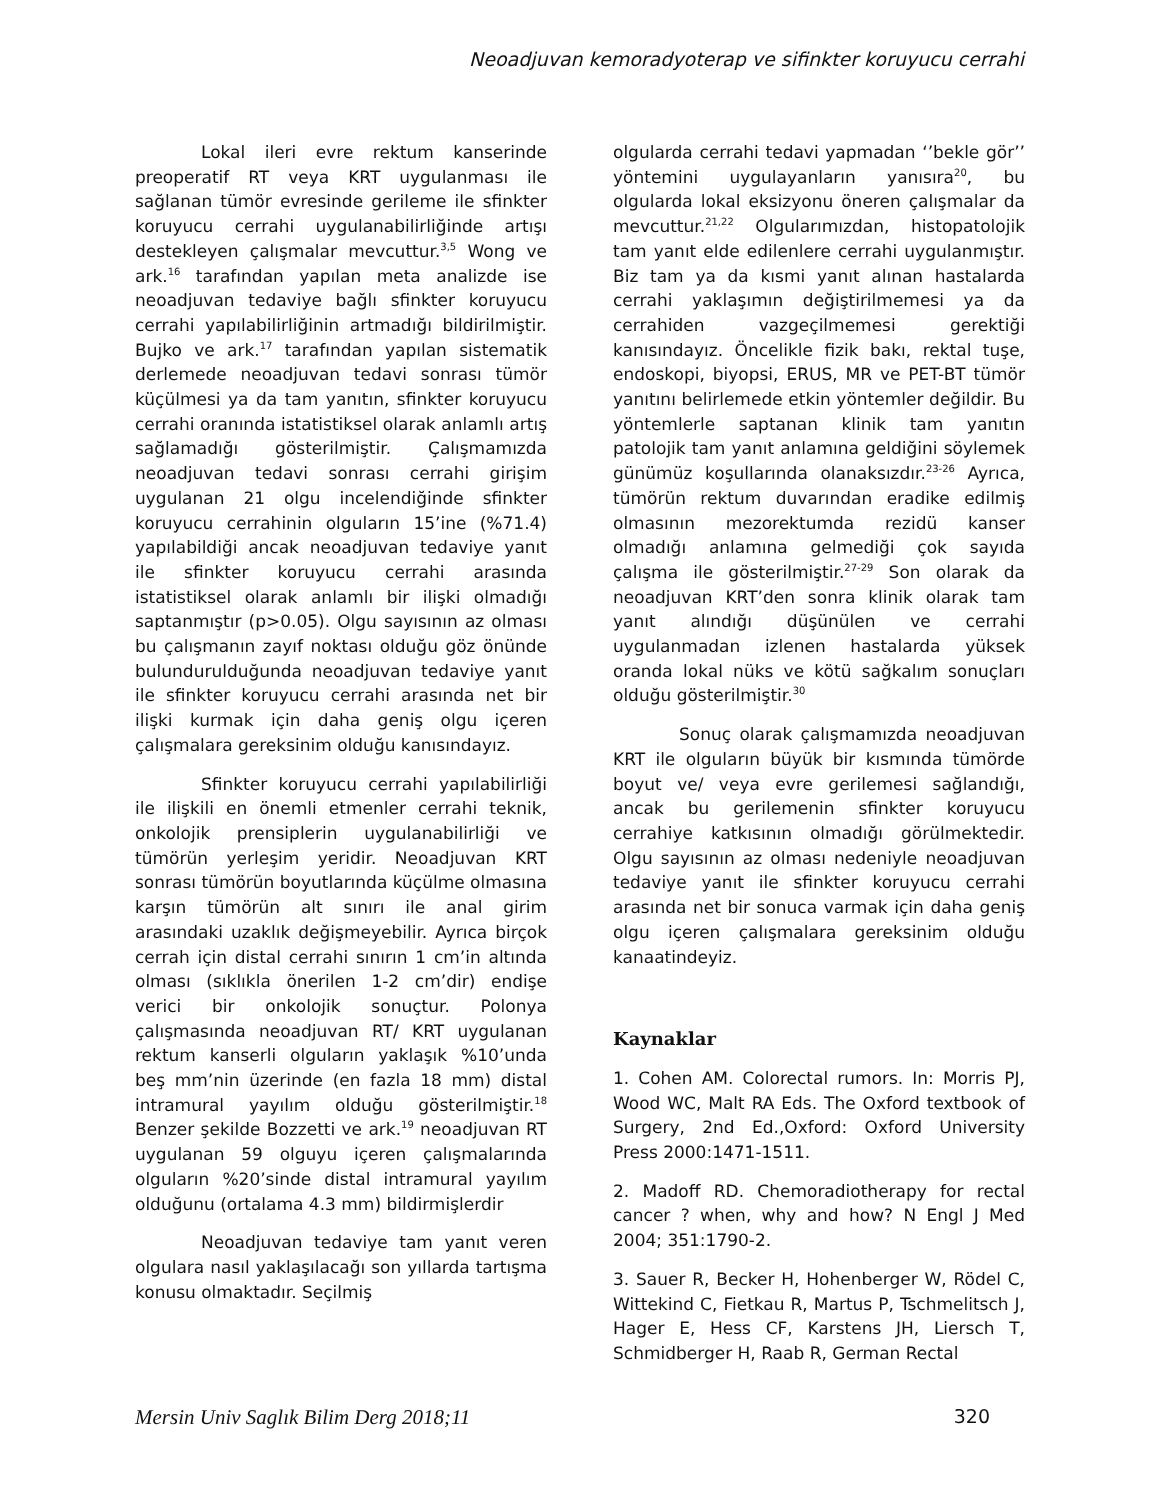Neoadjuvan kemoradyoterap ve sifinkter koruyucu cerrahi
Lokal ileri evre rektum kanserinde preoperatif RT veya KRT uygulanması ile sağlanan tümör evresinde gerileme ile sfinkter koruyucu cerrahi uygulanabilirliğinde artışı destekleyen çalışmalar mevcuttur.<sup>3,5</sup> Wong ve ark.<sup>16</sup> tarafından yapılan meta analizde ise neoadjuvan tedaviye bağlı sfinkter koruyucu cerrahi yapılabilirliğinin artmadığı bildirilmiştir. Bujko ve ark.<sup>17</sup> tarafından yapılan sistematik derlemede neoadjuvan tedavi sonrası tümör küçülmesi ya da tam yanıtın, sfinkter koruyucu cerrahi oranında istatistiksel olarak anlamlı artış sağlamadığı gösterilmiştir. Çalışmamızda neoadjuvan tedavi sonrası cerrahi girişim uygulanan 21 olgu incelendiğinde sfinkter koruyucu cerrahinin olguların 15’ine (%71.4) yapılabildiği ancak neoadjuvan tedaviye yanıt ile sfinkter koruyucu cerrahi arasında istatistiksel olarak anlamlı bir ilişki olmadığı saptanmıştır (p>0.05). Olgu sayısının az olması bu çalışmanın zayıf noktası olduğu göz önünde bulundurulduğunda neoadjuvan tedaviye yanıt ile sfinkter koruyucu cerrahi arasında net bir ilişki kurmak için daha geniş olgu içeren çalışmalara gereksinim olduğu kanısındayız.
Sfinkter koruyucu cerrahi yapılabilirliği ile ilişkili en önemli etmenler cerrahi teknik, onkolojik prensiplerin uygulanabilirliği ve tümörün yerleşim yeridir. Neoadjuvan KRT sonrası tümörün boyutlarında küçülme olmasına karşın tümörün alt sınırı ile anal girim arasındaki uzaklık değişmeyebilir. Ayrıca birçok cerrah için distal cerrahi sınırın 1 cm’in altında olması (sıklıkla önerilen 1-2 cm’dir) endişe verici bir onkolojik sonuçtur. Polonya çalışmasında neoadjuvan RT/ KRT uygulanan rektum kanserli olguların yaklaşık %10’unda beş mm’nin üzerinde (en fazla 18 mm) distal intramural yayılım olduğu gösterilmiştir.<sup>18</sup> Benzer şekilde Bozzetti ve ark.<sup>19</sup> neoadjuvan RT uygulanan 59 olguyu içeren çalışmalarında olguların %20’sinde distal intramural yayılım olduğunu (ortalama 4.3 mm) bildirmişlerdir
Neoadjuvan tedaviye tam yanıt veren olgulara nasıl yaklaşılacağı son yıllarda tartışma konusu olmaktadır. Seçilmiş
olgularda cerrahi tedavi yapmadan ‘’bekle gör’’ yöntemini uygulayanların yanısıra<sup>20</sup>, bu olgularda lokal eksizyonu öneren çalışmalar da mevcuttur.<sup>21,22</sup> Olgularımızdan, histopatolojik tam yanıt elde edilenlere cerrahi uygulanmıştır. Biz tam ya da kısmi yanıt alınan hastalarda cerrahi yaklaşımın değiştirilmemesi ya da cerrahiden vazgeçilmemesi gerektiği kanısındayız. Öncelikle fizik bakı, rektal tuşe, endoskopi, biyopsi, ERUS, MR ve PET-BT tümör yanıtını belirlemede etkin yöntemler değildir. Bu yöntemlerle saptanan klinik tam yanıtın patolojik tam yanıt anlamına geldiğini söylemek günümüz koşullarında olanaksızdır.<sup>23-26</sup> Ayrıca, tümörün rektum duvarından eradike edilmiş olmasının mezorektumda rezidü kanser olmadığı anlamına gelmediği çok sayıda çalışma ile gösterilmiştir.<sup>27-29</sup> Son olarak da neoadjuvan KRT’den sonra klinik olarak tam yanıt alındığı düşünülen ve cerrahi uygulanmadan izlenen hastalarda yüksek oranda lokal nüks ve kötü sağkalım sonuçları olduğu gösterilmiştir.<sup>30</sup>
Sonuç olarak çalışmamızda neoadjuvan KRT ile olguların büyük bir kısmında tümörde boyut ve/ veya evre gerilemesi sağlandığı, ancak bu gerilemenin sfinkter koruyucu cerrahiye katkısının olmadığı görülmektedir. Olgu sayısının az olması nedeniyle neoadjuvan tedaviye yanıt ile sfinkter koruyucu cerrahi arasında net bir sonuca varmak için daha geniş olgu içeren çalışmalara gereksinim olduğu kanaatindeyiz.
Kaynaklar
1. Cohen AM. Colorectal rumors. In: Morris PJ, Wood WC, Malt RA Eds. The Oxford textbook of Surgery, 2nd Ed.,Oxford: Oxford University Press 2000:1471-1511.
2. Madoff RD. Chemoradiotherapy for rectal cancer ? when, why and how? N Engl J Med 2004; 351:1790-2.
3. Sauer R, Becker H, Hohenberger W, Rödel C, Wittekind C, Fietkau R, Martus P, Tschmelitsch J, Hager E, Hess CF, Karstens JH, Liersch T, Schmidberger H, Raab R, German Rectal
Mersin Univ Saglık Bilim Derg 2018;11 320